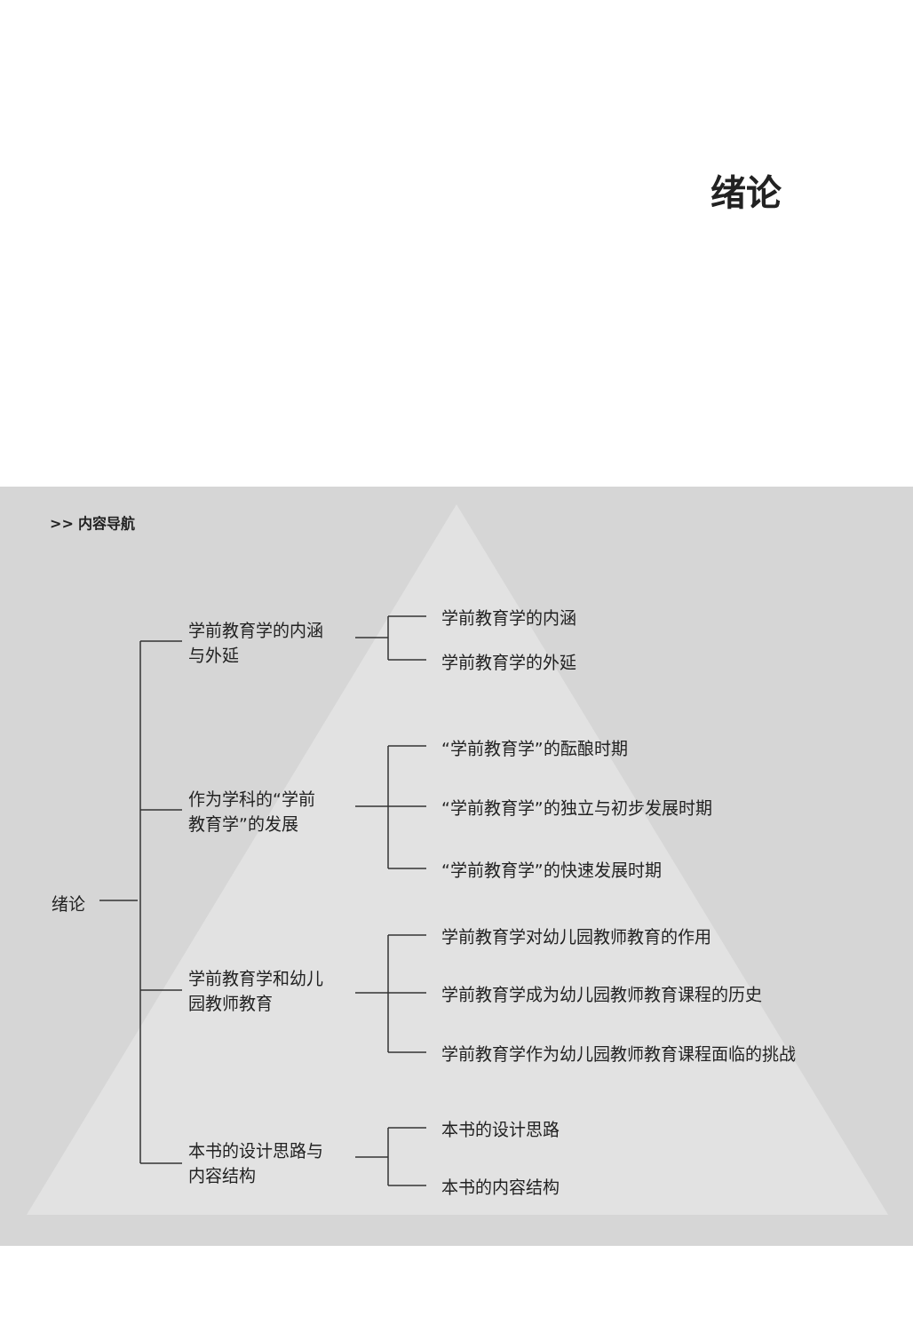绪论
>> 内容导航
学前教育学的内涵
与外延
作为学科的“学前
教育学”的发展
学前教育学和幼儿
园教师教育
本书的设计思路与
内容结构
绪论
学前教育学的内涵
学前教育学的外延
“学前教育学”的酝酿时期
“学前教育学”的独立与初步发展时期
“学前教育学”的快速发展时期
学前教育学对幼儿园教师教育的作用
学前教育学成为幼儿园教师教育课程的历史
学前教育学作为幼儿园教师教育课程面临的挑战
本书的设计思路
本书的内容结构